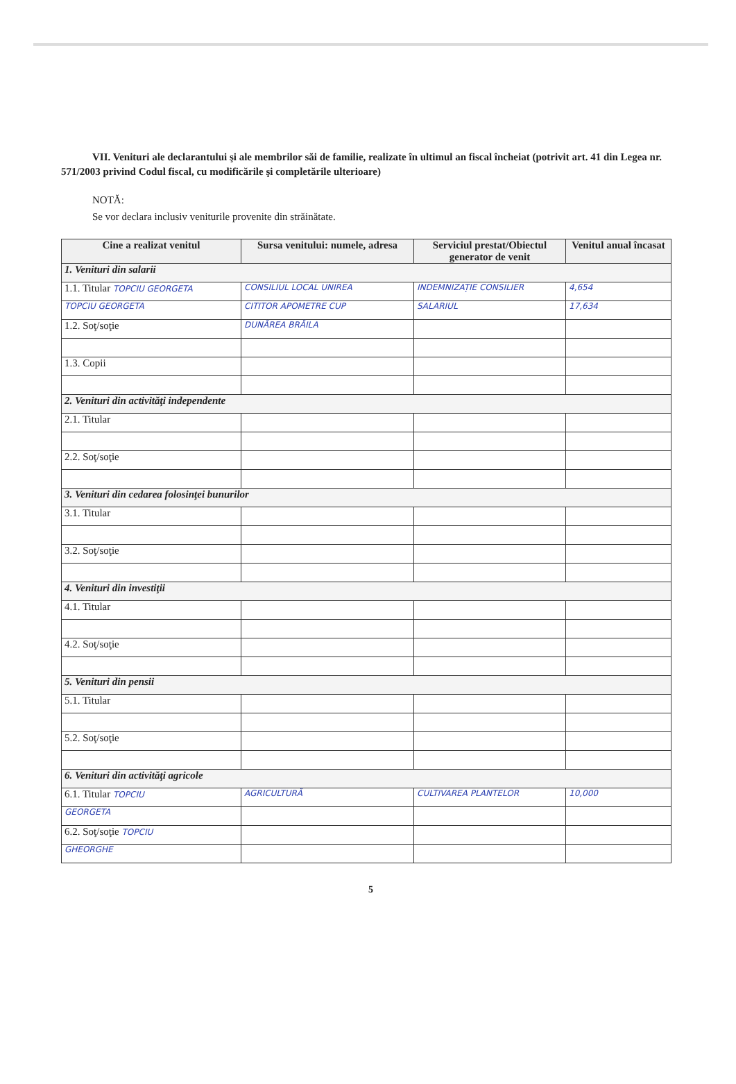VII. Venituri ale declarantului şi ale membrilor săi de familie, realizate în ultimul an fiscal încheiat (potrivit art. 41 din Legea nr. 571/2003 privind Codul fiscal, cu modificările şi completările ulterioare)
NOTĂ:
Se vor declara inclusiv veniturile provenite din străinătate.
| Cine a realizat venitul | Sursa venitului: numele, adresa | Serviciul prestat/Obiectul generator de venit | Venitul anual încasat |
| --- | --- | --- | --- |
| 1. Venituri din salarii | | | |
| 1.1. Titular TOPCIU GEORGETA | CONSILIUL LOCAL UNIREA | INDEMNIZAȚIE CONSILIER | 4,654 |
| TOPCIU GEORGETA | CITITOR APOMETRE CUP | SALARIUL | 17,634 |
| 1.2. Soţ/soţie | DUNĂREA BRĂILA | | |
| 1.3. Copii | | | |
| 2. Venituri din activităţi independente | | | |
| 2.1. Titular | | | |
| 2.2. Soţ/soţie | | | |
| 3. Venituri din cedarea folosinţei bunurilor | | | |
| 3.1. Titular | | | |
| 3.2. Soţ/soţie | | | |
| 4. Venituri din investiţii | | | |
| 4.1. Titular | | | |
| 4.2. Soţ/soţie | | | |
| 5. Venituri din pensii | | | |
| 5.1. Titular | | | |
| 5.2. Soţ/soţie | | | |
| 6. Venituri din activităţi agricole | | | |
| 6.1. Titular TOPCIU | AGRICULTURĂ | CULTIVAREA PLANTELOR | 10,000 |
| GEORGETA | | | |
| 6.2. Soţ/soţie TOPCIU | | | |
| GHEORGHE | | | |
5